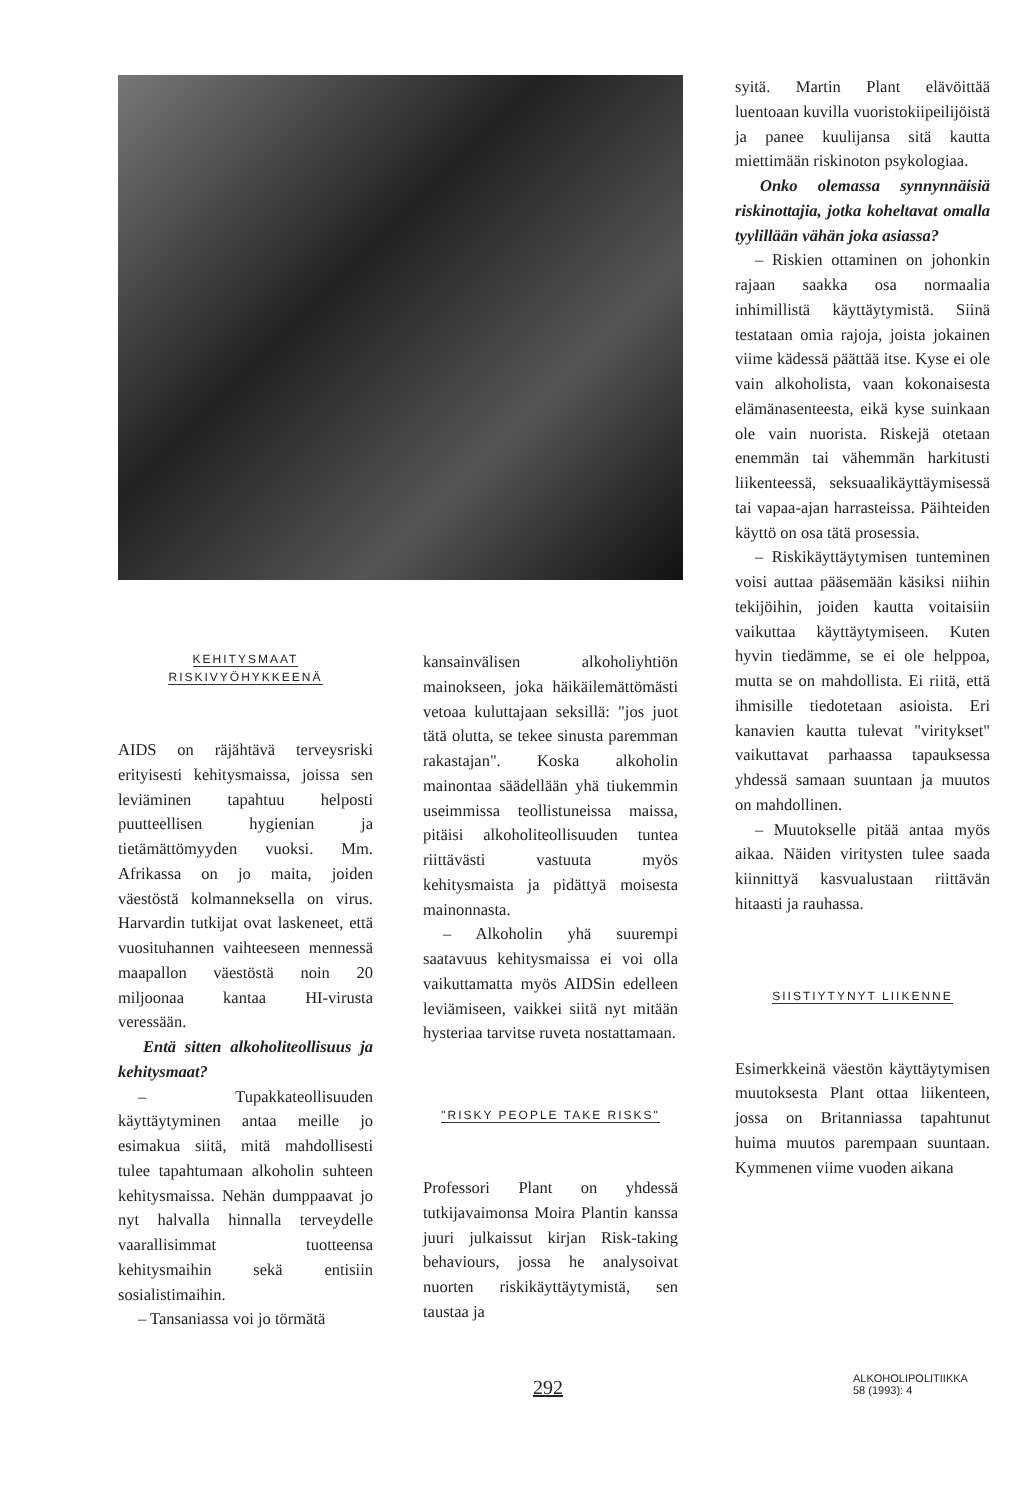KEHITYSMAAT
RISKIVYÖHYKKEENÄ
AIDS on räjähtävä terveysriski erityisesti kehitysmaissa, joissa sen leviäminen tapahtuu helposti puutteellisen hygienian ja tietämättömyyden vuoksi. Mm. Afrikassa on jo maita, joiden väestöstä kolmanneksella on virus. Harvardin tutkijat ovat laskeneet, että vuosituhannen vaihteeseen mennessä maapallon väestöstä noin 20 miljoonaa kantaa HI-virusta veressään.
Entä sitten alkoholiteollisuus ja kehitysmaat?
– Tupakkateollisuuden käyttäytyminen antaa meille jo esimakua siitä, mitä mahdollisesti tulee tapahtumaan alkoholin suhteen kehitysmaissa. Nehän dumppaavat jo nyt halvalla hinnalla terveydelle vaarallisimmat tuotteensa kehitysmaihin sekä entisiin sosialistimaihin.
– Tansaniassa voi jo törmätä
kansainvälisen alkoholiyhtiön mainokseen, joka häikäilemättömästi vetoaa kuluttajaan seksillä: "jos juot tätä olutta, se tekee sinusta paremman rakastajan". Koska alkoholin mainontaa säädellään yhä tiukemmin useimmissa teollistuneissa maissa, pitäisi alkoholiteollisuuden tuntea riittävästi vastuuta myös kehitysmaista ja pidättyä moisesta mainonnasta.
– Alkoholin yhä suurempi saatavuus kehitysmaissa ei voi olla vaikuttamatta myös AIDSin edelleen leviämiseen, vaikkei siitä nyt mitään hysteriaa tarvitse ruveta nostattamaan.
"RISKY PEOPLE TAKE RISKS"
Professori Plant on yhdessä tutkijavaimonsa Moira Plantin kanssa juuri julkaissut kirjan Risk-taking behaviours, jossa he analysoivat nuorten riskikäyttäytymistä, sen taustaa ja
syitä. Martin Plant elävöittää luentoaan kuvilla vuoristokiipeilijöistä ja panee kuulijansa sitä kautta miettimään riskinoton psykologiaa.
Onko olemassa synnynnäisiä riskinottajia, jotka koheltavat omalla tyylillään vähän joka asiassa?
– Riskien ottaminen on johonkin rajaan saakka osa normaalia inhimillistä käyttäytymistä. Siinä testataan omia rajoja, joista jokainen viime kädessä päättää itse. Kyse ei ole vain alkoholista, vaan kokonaisesta elämänasenteesta, eikä kyse suinkaan ole vain nuorista. Riskejä otetaan enemmän tai vähemmän harkitusti liikenteessä, seksuaalikäyttäymisessä tai vapaa-ajan harrasteissa. Päihteiden käyttö on osa tätä prosessia.
– Riskikäyttäytymisen tunteminen voisi auttaa pääsemään käsiksi niihin tekijöihin, joiden kautta voitaisiin vaikuttaa käyttäytymiseen. Kuten hyvin tiedämme, se ei ole helppoa, mutta se on mahdollista. Ei riitä, että ihmisille tiedotetaan asioista. Eri kanavien kautta tulevat "viritykset" vaikuttavat parhaassa tapauksessa yhdessä samaan suuntaan ja muutos on mahdollinen.
– Muutokselle pitää antaa myös aikaa. Näiden viritysten tulee saada kiinnittyä kasvualustaan riittävän hitaasti ja rauhassa.
SIISTIYTYNYT LIIKENNE
Esimerkkeinä väestön käyttäytymisen muutoksesta Plant ottaa liikenteen, jossa on Britanniassa tapahtunut huima muutos parempaan suuntaan. Kymmenen viime vuoden aikana
292
ALKOHOLIPOLITIIKKA
58 (1993): 4